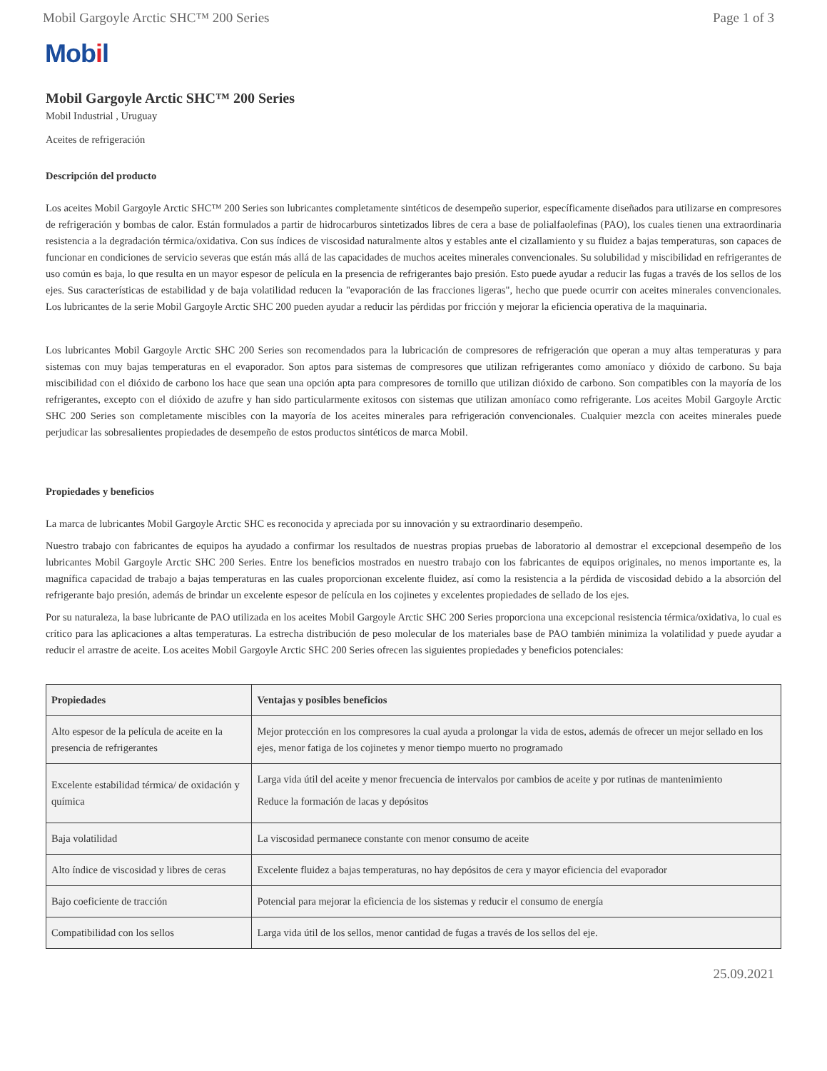Mobil Gargoyle Arctic SHC™ 200 Series Page 1 of 3
Mobil
Mobil Gargoyle Arctic SHC™ 200 Series
Mobil Industrial , Uruguay
Aceites de refrigeración
Descripción del producto
Los aceites Mobil Gargoyle Arctic SHC™ 200 Series son lubricantes completamente sintéticos de desempeño superior, específicamente diseñados para utilizarse en compresores de refrigeración y bombas de calor. Están formulados a partir de hidrocarburos sintetizados libres de cera a base de polialfaolefinas (PAO), los cuales tienen una extraordinaria resistencia a la degradación térmica/oxidativa. Con sus índices de viscosidad naturalmente altos y estables ante el cizallamiento y su fluidez a bajas temperaturas, son capaces de funcionar en condiciones de servicio severas que están más allá de las capacidades de muchos aceites minerales convencionales. Su solubilidad y miscibilidad en refrigerantes de uso común es baja, lo que resulta en un mayor espesor de película en la presencia de refrigerantes bajo presión. Esto puede ayudar a reducir las fugas a través de los sellos de los ejes. Sus características de estabilidad y de baja volatilidad reducen la "evaporación de las fracciones ligeras", hecho que puede ocurrir con aceites minerales convencionales. Los lubricantes de la serie Mobil Gargoyle Arctic SHC 200 pueden ayudar a reducir las pérdidas por fricción y mejorar la eficiencia operativa de la maquinaria.
Los lubricantes Mobil Gargoyle Arctic SHC 200 Series son recomendados para la lubricación de compresores de refrigeración que operan a muy altas temperaturas y para sistemas con muy bajas temperaturas en el evaporador. Son aptos para sistemas de compresores que utilizan refrigerantes como amoníaco y dióxido de carbono. Su baja miscibilidad con el dióxido de carbono los hace que sean una opción apta para compresores de tornillo que utilizan dióxido de carbono. Son compatibles con la mayoría de los refrigerantes, excepto con el dióxido de azufre y han sido particularmente exitosos con sistemas que utilizan amoníaco como refrigerante. Los aceites Mobil Gargoyle Arctic SHC 200 Series son completamente miscibles con la mayoría de los aceites minerales para refrigeración convencionales. Cualquier mezcla con aceites minerales puede perjudicar las sobresalientes propiedades de desempeño de estos productos sintéticos de marca Mobil.
Propiedades y beneficios
La marca de lubricantes Mobil Gargoyle Arctic SHC es reconocida y apreciada por su innovación y su extraordinario desempeño.
Nuestro trabajo con fabricantes de equipos ha ayudado a confirmar los resultados de nuestras propias pruebas de laboratorio al demostrar el excepcional desempeño de los lubricantes Mobil Gargoyle Arctic SHC 200 Series. Entre los beneficios mostrados en nuestro trabajo con los fabricantes de equipos originales, no menos importante es, la magnífica capacidad de trabajo a bajas temperaturas en las cuales proporcionan excelente fluidez, así como la resistencia a la pérdida de viscosidad debido a la absorción del refrigerante bajo presión, además de brindar un excelente espesor de película en los cojinetes y excelentes propiedades de sellado de los ejes.
Por su naturaleza, la base lubricante de PAO utilizada en los aceites Mobil Gargoyle Arctic SHC 200 Series proporciona una excepcional resistencia térmica/oxidativa, lo cual es crítico para las aplicaciones a altas temperaturas. La estrecha distribución de peso molecular de los materiales base de PAO también minimiza la volatilidad y puede ayudar a reducir el arrastre de aceite. Los aceites Mobil Gargoyle Arctic SHC 200 Series ofrecen las siguientes propiedades y beneficios potenciales:
| Propiedades | Ventajas y posibles beneficios |
| --- | --- |
| Alto espesor de la película de aceite en la presencia de refrigerantes | Mejor protección en los compresores la cual ayuda a prolongar la vida de estos, además de ofrecer un mejor sellado en los ejes, menor fatiga de los cojinetes y menor tiempo muerto no programado |
| Excelente estabilidad térmica/ de oxidación y química | Larga vida útil del aceite y menor frecuencia de intervalos por cambios de aceite y por rutinas de mantenimiento Reduce la formación de lacas y depósitos |
| Baja volatilidad | La viscosidad permanece constante con menor consumo de aceite |
| Alto índice de viscosidad y libres de ceras | Excelente fluidez a bajas temperaturas, no hay depósitos de cera y mayor eficiencia del evaporador |
| Bajo coeficiente de tracción | Potencial para mejorar la eficiencia de los sistemas y reducir el consumo de energía |
| Compatibilidad con los sellos | Larga vida útil de los sellos, menor cantidad de fugas a través de los sellos del eje. |
25.09.2021